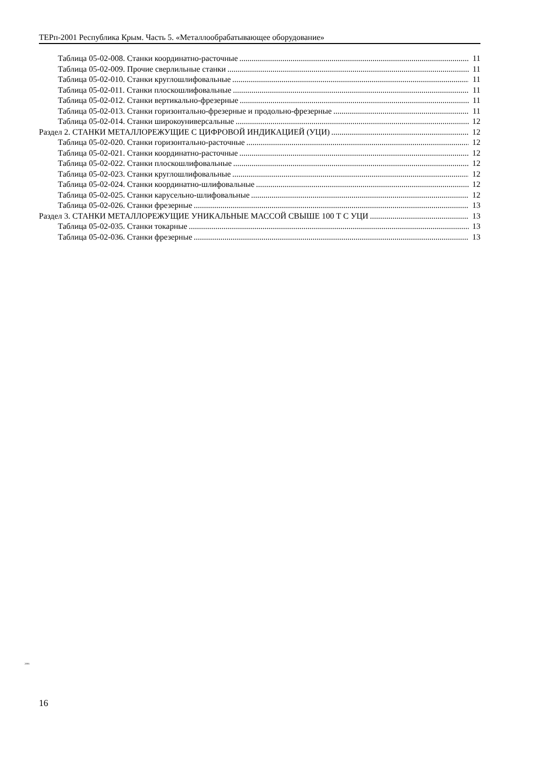ТЕРп-2001 Республика Крым. Часть 5. «Металлообрабатывающее оборудование»
Таблица 05-02-008. Станки координатно-расточные 11
Таблица 05-02-009. Прочие сверлильные станки 11
Таблица 05-02-010. Станки круглошлифовальные 11
Таблица 05-02-011. Станки плоскошлифовальные 11
Таблица 05-02-012. Станки вертикально-фрезерные 11
Таблица 05-02-013. Станки горизонтально-фрезерные и продольно-фрезерные 11
Таблица 05-02-014. Станки широкоуниверсальные 12
Раздел 2. СТАНКИ МЕТАЛЛОРЕЖУЩИЕ С ЦИФРОВОЙ ИНДИКАЦИЕЙ (УЦИ) 12
Таблица 05-02-020. Станки горизонтально-расточные 12
Таблица 05-02-021. Станки координатно-расточные 12
Таблица 05-02-022. Станки плоскошлифовальные 12
Таблица 05-02-023. Станки круглошлифовальные 12
Таблица 05-02-024. Станки координатно-шлифовальные 12
Таблица 05-02-025. Станки карусельно-шлифовальные 12
Таблица 05-02-026. Станки фрезерные 13
Раздел 3. СТАНКИ МЕТАЛЛОРЕЖУЩИЕ УНИКАЛЬНЫЕ МАССОЙ СВЫШЕ 100 Т С УЦИ 13
Таблица 05-02-035. Станки токарные 13
Таблица 05-02-036. Станки фрезерные 13
2001
16